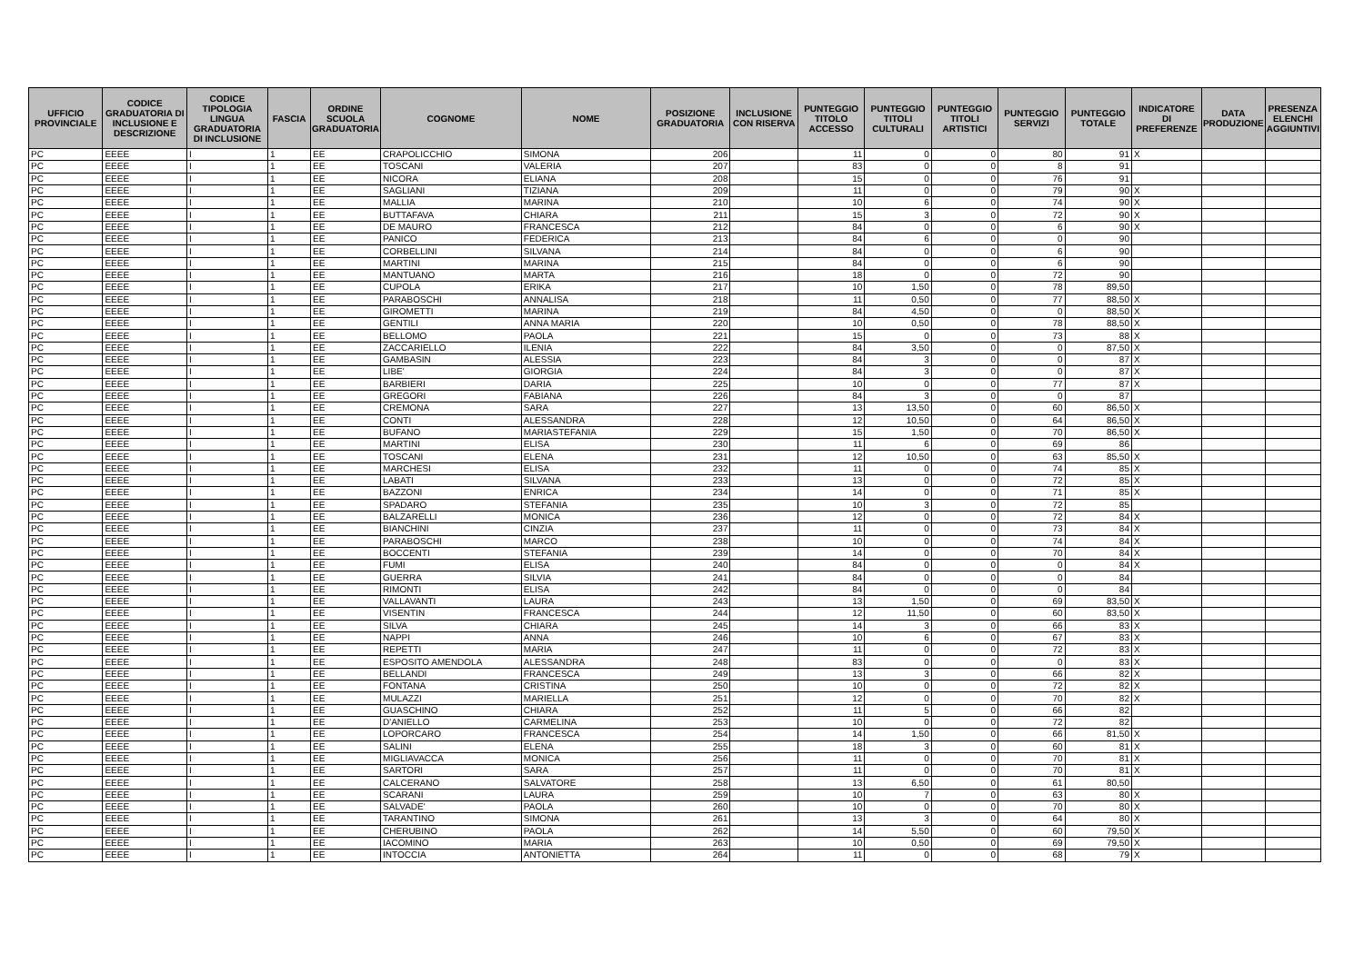| UFFICIO PROVINCIALE | CODICE GRADUATORIA DI INCLUSIONE E DESCRIZIONE | CODICE TIPOLOGIA LINGUA GRADUATORIA DI INCLUSIONE | FASCIA | ORDINE SCUOLA GRADUATORIA | COGNOME | NOME | POSIZIONE GRADUATORIA | INCLUSIONE CON RISERVA | PUNTEGGIO TITOLO ACCESSO | PUNTEGGIO TITOLI CULTURALI | PUNTEGGIO TITOLI ARTISTICI | PUNTEGGIO SERVIZI | PUNTEGGIO TOTALE | INDICATORE DI PREFERENZE | DATA PRODUZIONE | PRESENZA ELENCHI AGGIUNTIVI |
| --- | --- | --- | --- | --- | --- | --- | --- | --- | --- | --- | --- | --- | --- | --- | --- | --- |
| PC | EEEE | I | 1 | EE | CRAPOLICCHIO | SIMONA | 206 | | 11 | 0 | 0 | 80 | 91 | X | | |
| PC | EEEE | I | 1 | EE | TOSCANI | VALERIA | 207 | | 83 | 0 | 0 | 8 | 91 | | | |
| PC | EEEE | I | 1 | EE | NICORA | ELIANA | 208 | | 15 | 0 | 0 | 76 | 91 | | | |
| PC | EEEE | I | 1 | EE | SAGLIANI | TIZIANA | 209 | | 11 | 0 | 0 | 79 | 90 | X | | |
| PC | EEEE | I | 1 | EE | MALLIA | MARINA | 210 | | 10 | 6 | 0 | 74 | 90 | X | | |
| PC | EEEE | I | 1 | EE | BUTTAFAVA | CHIARA | 211 | | 15 | 3 | 0 | 72 | 90 | X | | |
| PC | EEEE | I | 1 | EE | DE MAURO | FRANCESCA | 212 | | 84 | 0 | 0 | 6 | 90 | X | | |
| PC | EEEE | I | 1 | EE | PANICO | FEDERICA | 213 | | 84 | 6 | 0 | 0 | 90 | | | |
| PC | EEEE | I | 1 | EE | CORBELLINI | SILVANA | 214 | | 84 | 0 | 0 | 6 | 90 | | | |
| PC | EEEE | I | 1 | EE | MARTINI | MARINA | 215 | | 84 | 0 | 0 | 6 | 90 | | | |
| PC | EEEE | I | 1 | EE | MANTUANO | MARTA | 216 | | 18 | 0 | 0 | 72 | 90 | | | |
| PC | EEEE | I | 1 | EE | CUPOLA | ERIKA | 217 | | 10 | 1,50 | 0 | 78 | 89,50 | | | |
| PC | EEEE | I | 1 | EE | PARABOSCHI | ANNALISA | 218 | | 11 | 0,50 | 0 | 77 | 88,50 | X | | |
| PC | EEEE | I | 1 | EE | GIROMETTI | MARINA | 219 | | 84 | 4,50 | 0 | 0 | 88,50 | X | | |
| PC | EEEE | I | 1 | EE | GENTILI | ANNA MARIA | 220 | | 10 | 0,50 | 0 | 78 | 88,50 | X | | |
| PC | EEEE | I | 1 | EE | BELLOMO | PAOLA | 221 | | 15 | 0 | 0 | 73 | 88 | X | | |
| PC | EEEE | I | 1 | EE | ZACCARIELLO | ILENIA | 222 | | 84 | 3,50 | 0 | 0 | 87,50 | X | | |
| PC | EEEE | I | 1 | EE | GAMBASIN | ALESSIA | 223 | | 84 | 3 | 0 | 0 | 87 | X | | |
| PC | EEEE | I | 1 | EE | LIBE' | GIORGIA | 224 | | 84 | 3 | 0 | 0 | 87 | X | | |
| PC | EEEE | I | 1 | EE | BARBIERI | DARIA | 225 | | 10 | 0 | 0 | 77 | 87 | X | | |
| PC | EEEE | I | 1 | EE | GREGORI | FABIANA | 226 | | 84 | 3 | 0 | 0 | 87 | | | |
| PC | EEEE | I | 1 | EE | CREMONA | SARA | 227 | | 13 | 13,50 | 0 | 60 | 86,50 | X | | |
| PC | EEEE | I | 1 | EE | CONTI | ALESSANDRA | 228 | | 12 | 10,50 | 0 | 64 | 86,50 | X | | |
| PC | EEEE | I | 1 | EE | BUFANO | MARIASTEFANIA | 229 | | 15 | 1,50 | 0 | 70 | 86,50 | X | | |
| PC | EEEE | I | 1 | EE | MARTINI | ELISA | 230 | | 11 | 6 | 0 | 69 | 86 | | | |
| PC | EEEE | I | 1 | EE | TOSCANI | ELENA | 231 | | 12 | 10,50 | 0 | 63 | 85,50 | X | | |
| PC | EEEE | I | 1 | EE | MARCHESI | ELISA | 232 | | 11 | 0 | 0 | 74 | 85 | X | | |
| PC | EEEE | I | 1 | EE | LABATI | SILVANA | 233 | | 13 | 0 | 0 | 72 | 85 | X | | |
| PC | EEEE | I | 1 | EE | BAZZONI | ENRICA | 234 | | 14 | 0 | 0 | 71 | 85 | X | | |
| PC | EEEE | I | 1 | EE | SPADARO | STEFANIA | 235 | | 10 | 3 | 0 | 72 | 85 | | | |
| PC | EEEE | I | 1 | EE | BALZARELLI | MONICA | 236 | | 12 | 0 | 0 | 72 | 84 | X | | |
| PC | EEEE | I | 1 | EE | BIANCHINI | CINZIA | 237 | | 11 | 0 | 0 | 73 | 84 | X | | |
| PC | EEEE | I | 1 | EE | PARABOSCHI | MARCO | 238 | | 10 | 0 | 0 | 74 | 84 | X | | |
| PC | EEEE | I | 1 | EE | BOCCENTI | STEFANIA | 239 | | 14 | 0 | 0 | 70 | 84 | X | | |
| PC | EEEE | I | 1 | EE | FUMI | ELISA | 240 | | 84 | 0 | 0 | 0 | 84 | X | | |
| PC | EEEE | I | 1 | EE | GUERRA | SILVIA | 241 | | 84 | 0 | 0 | 0 | 84 | | | |
| PC | EEEE | I | 1 | EE | RIMONTI | ELISA | 242 | | 84 | 0 | 0 | 0 | 84 | | | |
| PC | EEEE | I | 1 | EE | VALLAVANTI | LAURA | 243 | | 13 | 1,50 | 0 | 69 | 83,50 | X | | |
| PC | EEEE | I | 1 | EE | VISENTIN | FRANCESCA | 244 | | 12 | 11,50 | 0 | 60 | 83,50 | X | | |
| PC | EEEE | I | 1 | EE | SILVA | CHIARA | 245 | | 14 | 3 | 0 | 66 | 83 | X | | |
| PC | EEEE | I | 1 | EE | NAPPI | ANNA | 246 | | 10 | 6 | 0 | 67 | 83 | X | | |
| PC | EEEE | I | 1 | EE | REPETTI | MARIA | 247 | | 11 | 0 | 0 | 72 | 83 | X | | |
| PC | EEEE | I | 1 | EE | ESPOSITO AMENDOLA | ALESSANDRA | 248 | | 83 | 0 | 0 | 0 | 83 | X | | |
| PC | EEEE | I | 1 | EE | BELLANDI | FRANCESCA | 249 | | 13 | 3 | 0 | 66 | 82 | X | | |
| PC | EEEE | I | 1 | EE | FONTANA | CRISTINA | 250 | | 10 | 0 | 0 | 72 | 82 | X | | |
| PC | EEEE | I | 1 | EE | MULAZZI | MARIELLA | 251 | | 12 | 0 | 0 | 70 | 82 | X | | |
| PC | EEEE | I | 1 | EE | GUASCHINO | CHIARA | 252 | | 11 | 5 | 0 | 66 | 82 | | | |
| PC | EEEE | I | 1 | EE | D'ANIELLO | CARMELINA | 253 | | 10 | 0 | 0 | 72 | 82 | | | |
| PC | EEEE | I | 1 | EE | LOPORCARO | FRANCESCA | 254 | | 14 | 1,50 | 0 | 66 | 81,50 | X | | |
| PC | EEEE | I | 1 | EE | SALINI | ELENA | 255 | | 18 | 3 | 0 | 60 | 81 | X | | |
| PC | EEEE | I | 1 | EE | MIGLIAVACCA | MONICA | 256 | | 11 | 0 | 0 | 70 | 81 | X | | |
| PC | EEEE | I | 1 | EE | SARTORI | SARA | 257 | | 11 | 0 | 0 | 70 | 81 | X | | |
| PC | EEEE | I | 1 | EE | CALCERANO | SALVATORE | 258 | | 13 | 6,50 | 0 | 61 | 80,50 | | | |
| PC | EEEE | I | 1 | EE | SCARANI | LAURA | 259 | | 10 | 7 | 0 | 63 | 80 | X | | |
| PC | EEEE | I | 1 | EE | SALVADE' | PAOLA | 260 | | 10 | 0 | 0 | 70 | 80 | X | | |
| PC | EEEE | I | 1 | EE | TARANTINO | SIMONA | 261 | | 13 | 3 | 0 | 64 | 80 | X | | |
| PC | EEEE | I | 1 | EE | CHERUBINO | PAOLA | 262 | | 14 | 5,50 | 0 | 60 | 79,50 | X | | |
| PC | EEEE | I | 1 | EE | IACOMINO | MARIA | 263 | | 10 | 0,50 | 0 | 69 | 79,50 | X | | |
| PC | EEEE | I | 1 | EE | INTOCCIA | ANTONIETTA | 264 | | 11 | 0 | 0 | 68 | 79 | X | | |